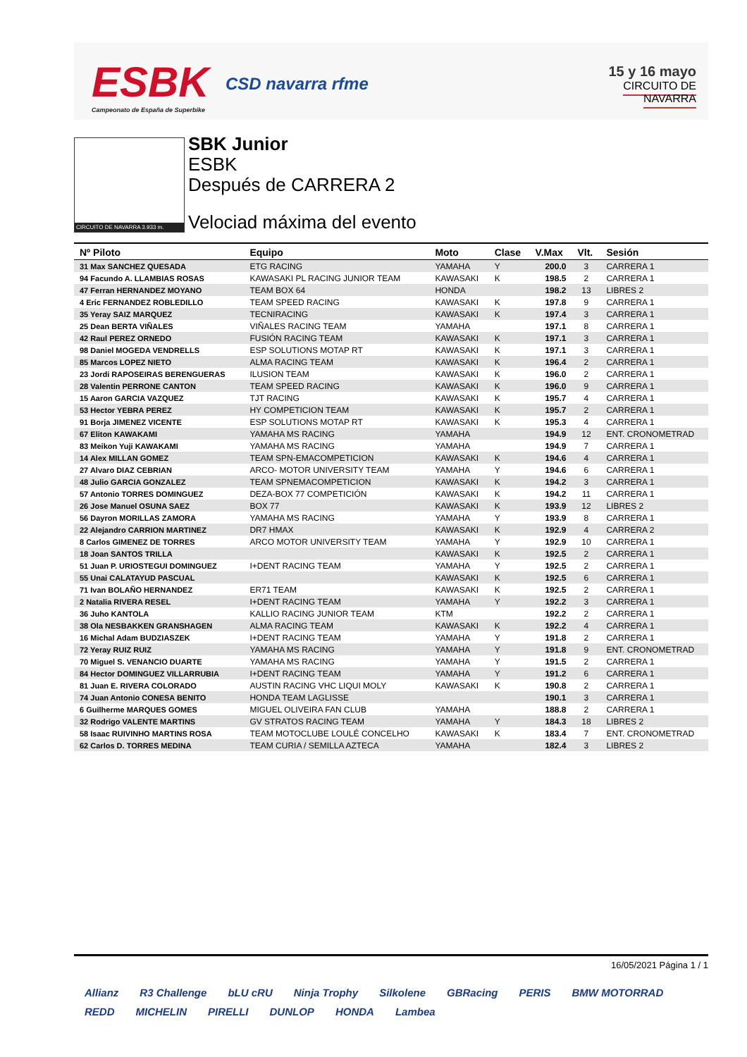ESBK
Campeonato de España de Superbike
CSD navarra rfme
15 y 16 mayo
CIRCUITO DE NAVARRA
CIRCUITO DE NAVARRA 3.933 m.
SBK Junior
ESBK
Después de CARRERA 2
Velociad máxima del evento
| Nº Piloto | Equipo | Moto | Clase | V.Max | Vlt. | Sesión |
| --- | --- | --- | --- | --- | --- | --- |
| 31 Max SANCHEZ QUESADA | ETG RACING | YAMAHA | Y | 200.0 | 3 | CARRERA 1 |
| 94 Facundo A. LLAMBIAS ROSAS | KAWASAKI PL RACING JUNIOR TEAM | KAWASAKI | K | 198.5 | 2 | CARRERA 1 |
| 47 Ferran HERNANDEZ MOYANO | TEAM BOX 64 | HONDA | | 198.2 | 13 | LIBRES 2 |
| 4 Eric FERNANDEZ ROBLEDILLO | TEAM SPEED RACING | KAWASAKI | K | 197.8 | 9 | CARRERA 1 |
| 35 Yeray SAIZ MARQUEZ | TECNIRACING | KAWASAKI | K | 197.4 | 3 | CARRERA 1 |
| 25 Dean BERTA VIÑALES | VIÑALES RACING TEAM | YAMAHA | | 197.1 | 8 | CARRERA 1 |
| 42 Raul PEREZ ORNEDO | FUSIÓN RACING TEAM | KAWASAKI | K | 197.1 | 3 | CARRERA 1 |
| 98 Daniel MOGEDA VENDRELLS | ESP SOLUTIONS MOTAP RT | KAWASAKI | K | 197.1 | 3 | CARRERA 1 |
| 85 Marcos LOPEZ NIETO | ALMA RACING TEAM | KAWASAKI | K | 196.4 | 2 | CARRERA 1 |
| 23 Jordi RAPOSEIRAS BERENGUERAS | ILUSION TEAM | KAWASAKI | K | 196.0 | 2 | CARRERA 1 |
| 28 Valentin PERRONE CANTON | TEAM SPEED RACING | KAWASAKI | K | 196.0 | 9 | CARRERA 1 |
| 15 Aaron GARCIA VAZQUEZ | TJT RACING | KAWASAKI | K | 195.7 | 4 | CARRERA 1 |
| 53 Hector YEBRA PEREZ | HY COMPETICION TEAM | KAWASAKI | K | 195.7 | 2 | CARRERA 1 |
| 91 Borja JIMENEZ VICENTE | ESP SOLUTIONS MOTAP RT | KAWASAKI | K | 195.3 | 4 | CARRERA 1 |
| 67 Eliton KAWAKAMI | YAMAHA MS RACING | YAMAHA | | 194.9 | 12 | ENT. CRONOMETRAD |
| 83 Meikon Yuji KAWAKAMI | YAMAHA MS RACING | YAMAHA | | 194.9 | 7 | CARRERA 1 |
| 14 Alex MILLAN GOMEZ | TEAM SPN-EMACOMPETICION | KAWASAKI | K | 194.6 | 4 | CARRERA 1 |
| 27 Alvaro DIAZ CEBRIAN | ARCO- MOTOR UNIVERSITY TEAM | YAMAHA | Y | 194.6 | 6 | CARRERA 1 |
| 48 Julio GARCIA GONZALEZ | TEAM SPNEMACOMPETICION | KAWASAKI | K | 194.2 | 3 | CARRERA 1 |
| 57 Antonio TORRES DOMINGUEZ | DEZA-BOX 77 COMPETICIÓN | KAWASAKI | K | 194.2 | 11 | CARRERA 1 |
| 26 Jose Manuel OSUNA SAEZ | BOX 77 | KAWASAKI | K | 193.9 | 12 | LIBRES 2 |
| 56 Dayron MORILLAS ZAMORA | YAMAHA MS RACING | YAMAHA | Y | 193.9 | 8 | CARRERA 1 |
| 22 Alejandro CARRION MARTINEZ | DR7 HMAX | KAWASAKI | K | 192.9 | 4 | CARRERA 2 |
| 8 Carlos GIMENEZ DE TORRES | ARCO MOTOR UNIVERSITY TEAM | YAMAHA | Y | 192.9 | 10 | CARRERA 1 |
| 18 Joan SANTOS TRILLA | | KAWASAKI | K | 192.5 | 2 | CARRERA 1 |
| 51 Juan P. URIOSTEGUI DOMINGUEZ | I+DENT RACING TEAM | YAMAHA | Y | 192.5 | 2 | CARRERA 1 |
| 55 Unai CALATAYUD PASCUAL | | KAWASAKI | K | 192.5 | 6 | CARRERA 1 |
| 71 Ivan BOLAÑO HERNANDEZ | ER71 TEAM | KAWASAKI | K | 192.5 | 2 | CARRERA 1 |
| 2 Natalia RIVERA RESEL | I+DENT RACING TEAM | YAMAHA | Y | 192.2 | 3 | CARRERA 1 |
| 36 Juho KANTOLA | KALLIO RACING JUNIOR TEAM | KTM | | 192.2 | 2 | CARRERA 1 |
| 38 Ola NESBAKKEN GRANSHAGEN | ALMA RACING TEAM | KAWASAKI | K | 192.2 | 4 | CARRERA 1 |
| 16 Michal Adam BUDZIASZEK | I+DENT RACING TEAM | YAMAHA | Y | 191.8 | 2 | CARRERA 1 |
| 72 Yeray RUIZ RUIZ | YAMAHA MS RACING | YAMAHA | Y | 191.8 | 9 | ENT. CRONOMETRAD |
| 70 Miguel S. VENANCIO DUARTE | YAMAHA MS RACING | YAMAHA | Y | 191.5 | 2 | CARRERA 1 |
| 84 Hector DOMINGUEZ VILLARRUBIA | I+DENT RACING TEAM | YAMAHA | Y | 191.2 | 6 | CARRERA 1 |
| 81 Juan E. RIVERA COLORADO | AUSTIN RACING VHC LIQUI MOLY | KAWASAKI | K | 190.8 | 2 | CARRERA 1 |
| 74 Juan Antonio CONESA BENITO | HONDA TEAM LAGLISSE | | | 190.1 | 3 | CARRERA 1 |
| 6 Guilherme MARQUES GOMES | MIGUEL OLIVEIRA FAN CLUB | YAMAHA | | 188.8 | 2 | CARRERA 1 |
| 32 Rodrigo VALENTE MARTINS | GV STRATOS RACING TEAM | YAMAHA | Y | 184.3 | 18 | LIBRES 2 |
| 58 Isaac RUIVINHO MARTINS ROSA | TEAM MOTOCLUBE LOULÉ CONCELHO | KAWASAKI | K | 183.4 | 7 | ENT. CRONOMETRAD |
| 62 Carlos D. TORRES MEDINA | TEAM CURIA / SEMILLA AZTECA | YAMAHA | | 182.4 | 3 | LIBRES 2 |
16/05/2021 Página 1 / 1
Allianz R3 Challenge bLU cRU Ninja Trophy Silkolene GBRacing PERIS BMW MOTORRAD REDD MICHELIN PIRELLI DUNLOP HONDA Lambea